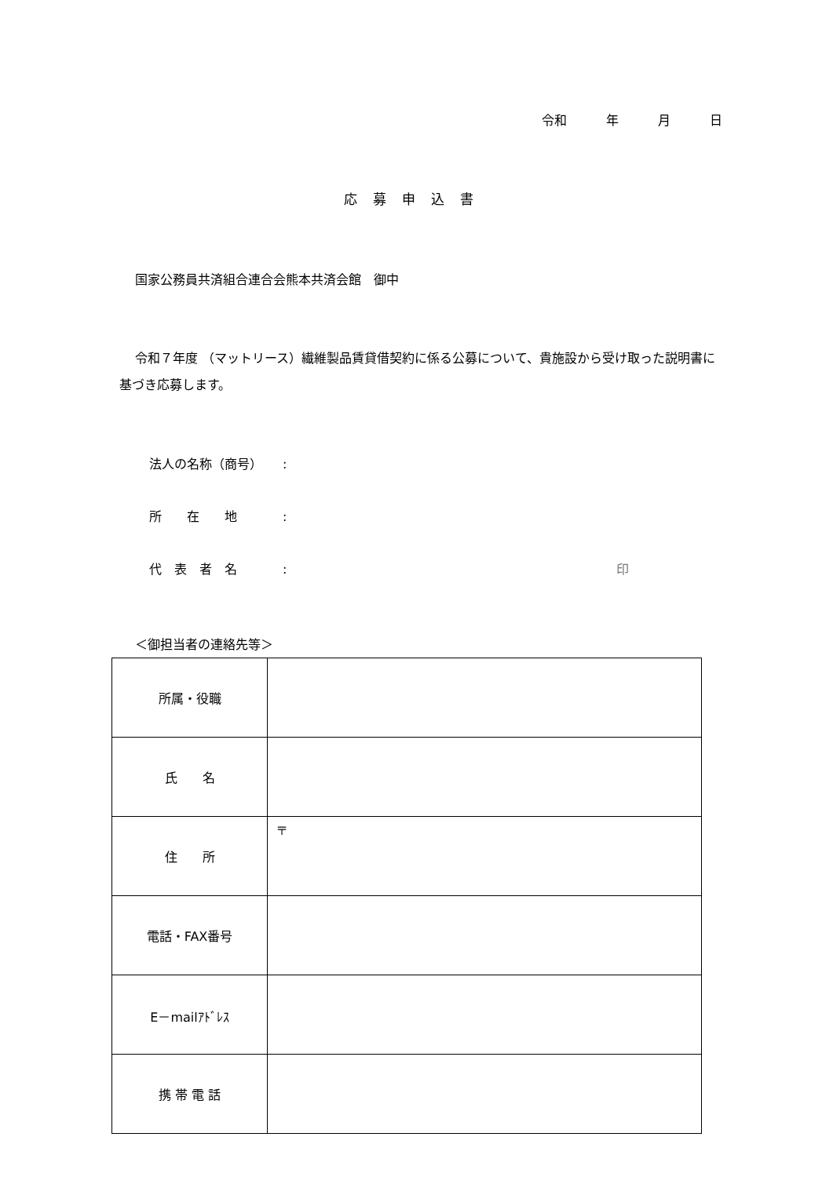令和 年 月 日
応募申込書
国家公務員共済組合連合会熊本共済会館　御中
令和７年度 （マットリース）繊維製品賃貸借契約に係る公募について、貴施設から受け取った説明書に基づき応募します。
法人の名称（商号）:
所　　在　　地:
代　表　者　名: 印
＜御担当者の連絡先等＞
| 所属・役職 | |
| 氏 名 | |
| 住 所 | 〒 |
| 電話・FAX番号 | |
| E－mailｱﾄﾞﾚｽ | |
| 携 帯 電 話 | |